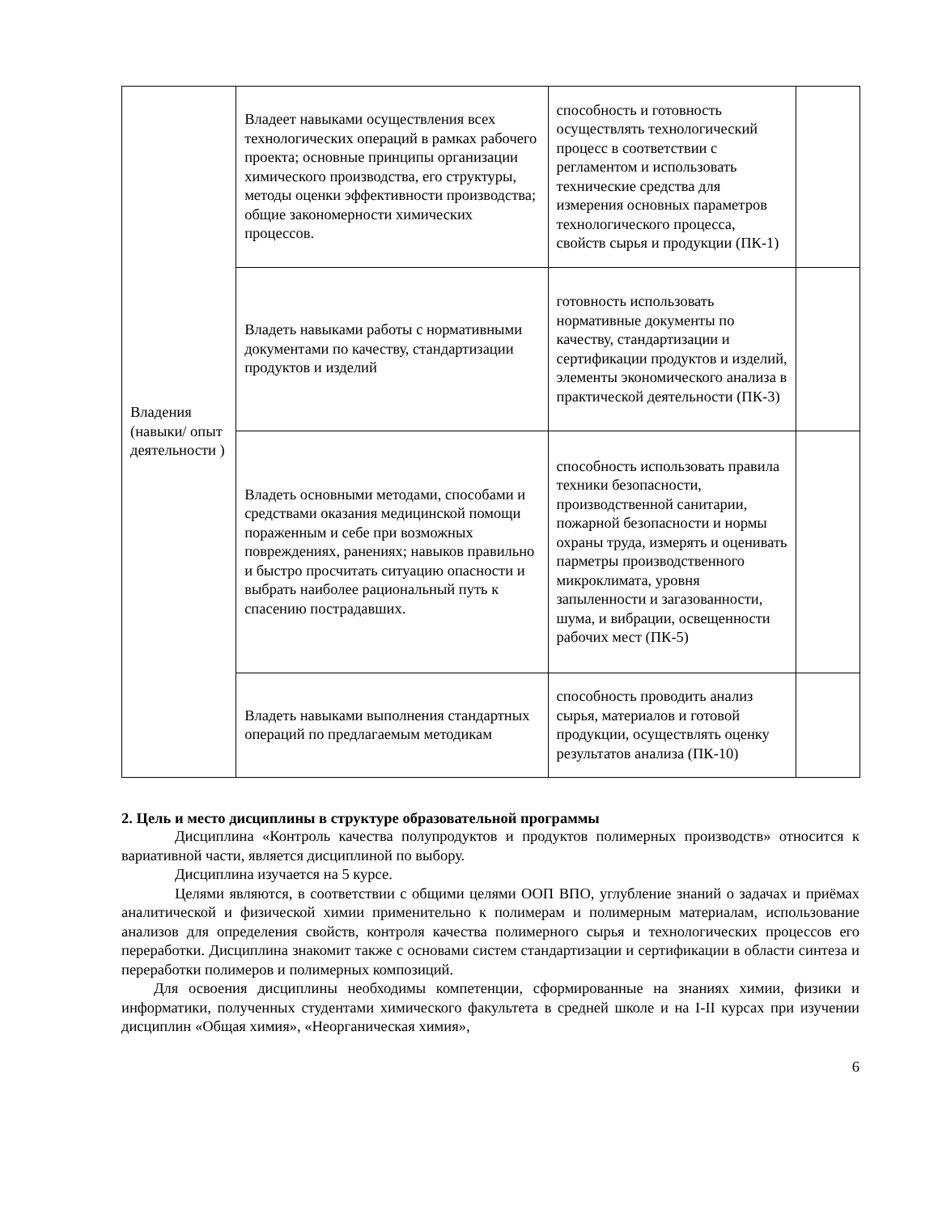| Владения (навыки/ опыт деятельности ) | Владеет навыками осуществления всех технологических операций в рамках рабочего проекта; основные принципы организации химического производства, его структуры, методы оценки эффективности производства; общие закономерности химических процессов. | способность и готовность осуществлять технологический процесс в соответствии с регламентом и использовать технические средства для измерения основных параметров технологического процесса, свойств сырья и продукции (ПК-1) | |
| | Владеть навыками работы с нормативными документами по качеству, стандартизации продуктов и изделий | готовность использовать нормативные документы по качеству, стандартизации и сертификации продуктов и изделий, элементы экономического анализа в практической деятельности (ПК-3) | |
| | Владеть основными методами, способами и средствами оказания медицинской помощи пораженным и себе при возможных повреждениях, ранениях; навыков правильно и быстро просчитать ситуацию опасности и выбрать наиболее рациональный путь к спасению пострадавших. | способность использовать правила техники безопасности, производственной санитарии, пожарной безопасности и нормы охраны труда, измерять и оценивать парметры производственного микроклимата, уровня запыленности и загазованности, шума, и вибрации, освещенности рабочих мест (ПК-5) | |
| | Владеть навыками выполнения стандартных операций по предлагаемым методикам | способность проводить анализ сырья, материалов и готовой продукции, осуществлять оценку результатов анализа (ПК-10) | |
2. Цель и место дисциплины в структуре образовательной программы
Дисциплина «Контроль качества полупродуктов и продуктов полимерных производств» относится к вариативной части, является дисциплиной по выбору.
Дисциплина изучается на 5 курсе.
Целями являются, в соответствии с общими целями ООП ВПО, углубление знаний о задачах и приёмах аналитической и физической химии применительно к полимерам и полимерным материалам, использование анализов для определения свойств, контроля качества полимерного сырья и технологических процессов его переработки. Дисциплина знакомит также с основами систем стандартизации и сертификации в области синтеза и переработки полимеров и полимерных композиций.
Для освоения дисциплины необходимы компетенции, сформированные на знаниях химии, физики и информатики, полученных студентами химического факультета в средней школе и на I-II курсах при изучении дисциплин «Общая химия», «Неорганическая химия»,
6